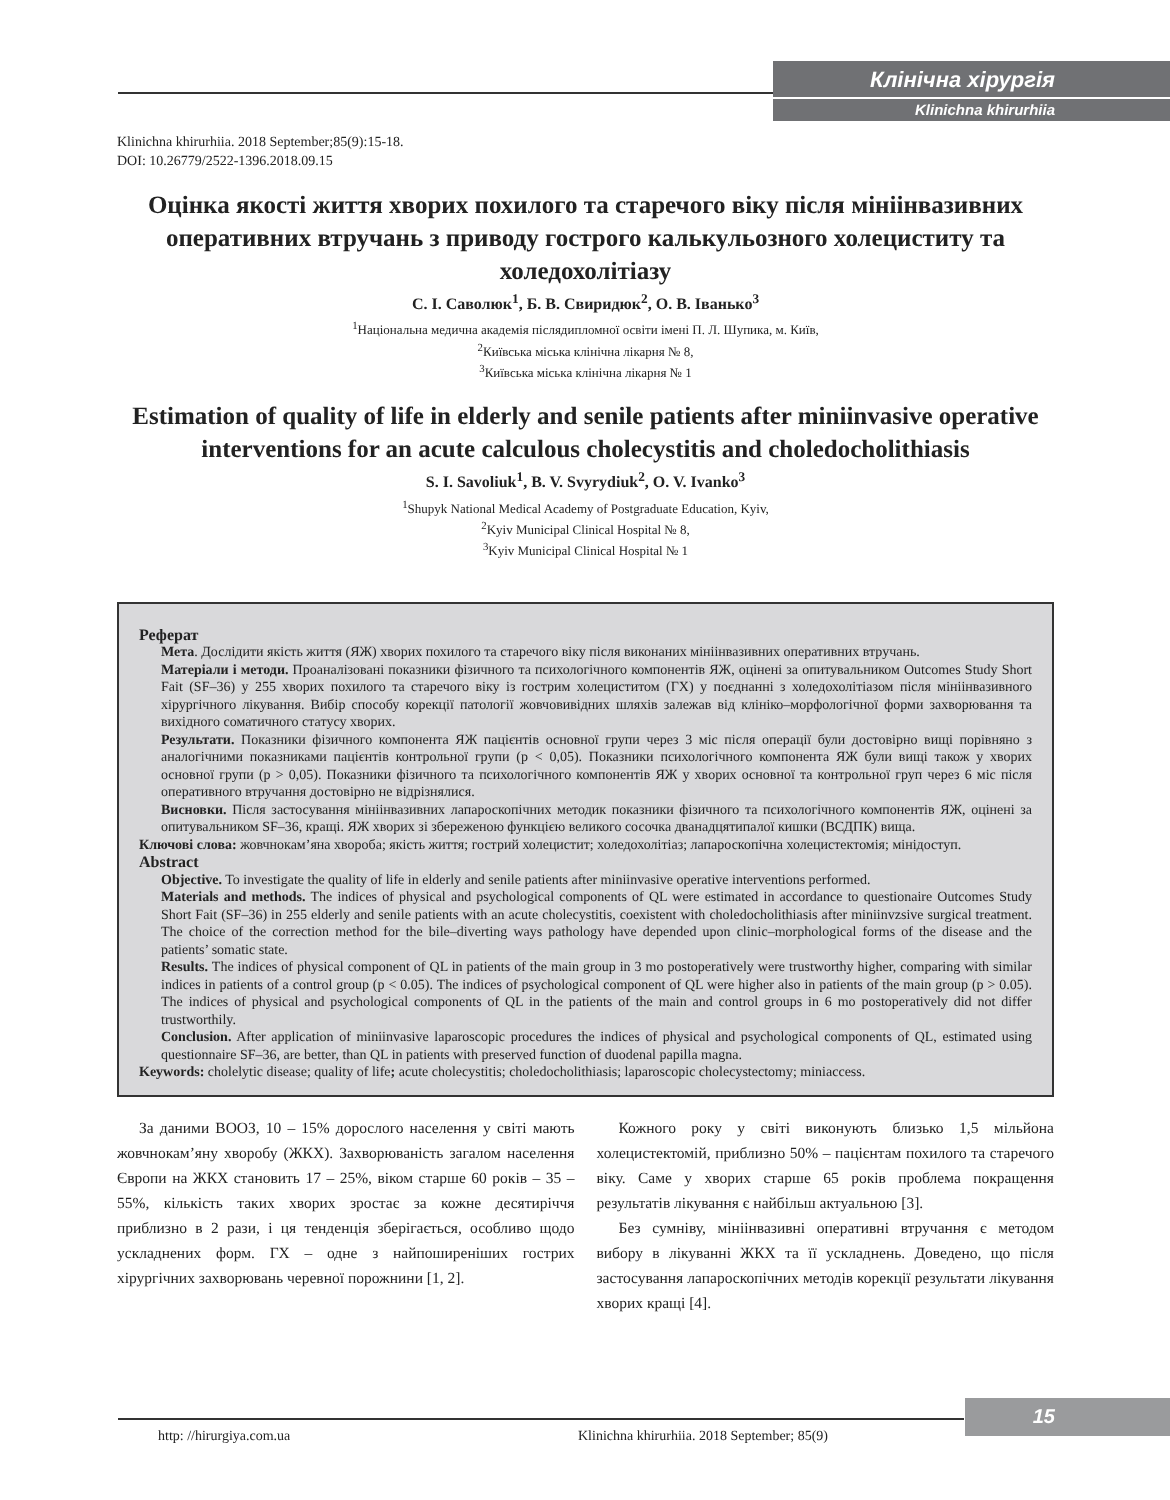Клінічна хірургія
Klinichna khirurhiia
Klinichna khirurhiia. 2018 September;85(9):15-18.
DOI: 10.26779/2522-1396.2018.09.15
Оцінка якості життя хворих похилого та старечого віку після мініінвазивних оперативних втручань з приводу гострого калькульозного холециститу та холедохолітіазу
С. І. Саволюк<sup>1</sup>, Б. В. Свиридюк<sup>2</sup>, О. В. Іванько<sup>3</sup>
<sup>1</sup> Національна медична академія післядипломної освіти імені П. Л. Шупика, м. Київ,
<sup>2</sup> Київська міська клінічна лікарня № 8,
<sup>3</sup> Київська міська клінічна лікарня № 1
Estimation of quality of life in elderly and senile patients after miniinvasive operative interventions for an acute calculous cholecystitis and choledocholithiasis
S. I. Savoliuk<sup>1</sup>, B. V. Svyrydiuk<sup>2</sup>, O. V. Ivanko<sup>3</sup>
<sup>1</sup> Shupyk National Medical Academy of Postgraduate Education, Kyiv,
<sup>2</sup> Kyiv Municipal Clinical Hospital № 8,
<sup>3</sup> Kyiv Municipal Clinical Hospital № 1
Реферат
Мета. Дослідити якість життя (ЯЖ) хворих похилого та старечого віку після виконаних мініінвазивних оперативних втручань.
Матеріали і методи. Проаналізовані показники фізичного та психологічного компонентів ЯЖ, оцінені за опитувальником Outcomes Study Short Fait (SF–36) у 255 хворих похилого та старечого віку із гострим холециститом (ГХ) у поєднанні з холедохолітіазом після мініінвазивного хірургічного лікування. Вибір способу корекції патології жовчовивідних шляхів залежав від клініко–морфологічної форми захворювання та вихідного соматичного статусу хворих.
Результати. Показники фізичного компонента ЯЖ пацієнтів основної групи через 3 міс після операції були достовірно вищі порівняно з аналогічними показниками пацієнтів контрольної групи (р < 0,05). Показники психологічного компонента ЯЖ були вищі також у хворих основної групи (р > 0,05). Показники фізичного та психологічного компонентів ЯЖ у хворих основної та контрольної груп через 6 міс після оперативного втручання достовірно не відрізнялися.
Висновки. Після застосування мініінвазивних лапароскопічних методик показники фізичного та психологічного компонентів ЯЖ, оцінені за опитувальником SF–36, кращі. ЯЖ хворих зі збереженою функцією великого сосочка дванадцятипалої кишки (ВСДПК) вища.
Ключові слова: жовчнокам’яна хвороба; якість життя; гострий холецистит; холедохолітіаз; лапароскопічна холецистектомія; мінідоступ.
Abstract
Objective. To investigate the quality of life in elderly and senile patients after miniinvasive operative interventions performed.
Materials and methods. The indices of physical and psychological components of QL were estimated in accordance to questionaire Outcomes Study Short Fait (SF–36) in 255 elderly and senile patients with an acute cholecystitis, coexistent with choledocholithiasis after miniinvzsive surgical treatment. The choice of the correction method for the bile–diverting ways pathology have depended upon clinic–morphological forms of the disease and the patients’ somatic state.
Results. The indices of physical component of QL in patients of the main group in 3 mo postoperatively were trustworthy higher, comparing with similar indices in patients of a control group (p < 0.05). The indices of psychological component of QL were higher also in patients of the main group (p > 0.05). The indices of physical and psychological components of QL in the patients of the main and control groups in 6 mo postoperatively did not differ trustworthily.
Conclusion. After application of miniinvasive laparoscopic procedures the indices of physical and psychological components of QL, estimated using questionnaire SF–36, are better, than QL in patients with preserved function of duodenal papilla magna.
Keywords: cholelytic disease; quality of life; acute cholecystitis; choledocholithiasis; laparoscopic cholecystectomy; miniaccess.
За даними ВООЗ, 10 – 15% дорослого населення у світі мають жовчнокам’яну хворобу (ЖКХ). Захворюваність загалом населення Європи на ЖКХ становить 17 – 25%, віком старше 60 років – 35 – 55%, кількість таких хворих зростає за кожне десятиріччя приблизно в 2 рази, і ця тенденція зберігається, особливо щодо ускладнених форм. ГХ – одне з найпоширеніших гострих хірургічних захворювань черевної порожнини [1, 2].
Кожного року у світі виконують близько 1,5 мільйона холецистектомій, приблизно 50% – пацієнтам похилого та старечого віку. Саме у хворих старше 65 років проблема покращення результатів лікування є найбільш актуальною [3].
Без сумніву, мініінвазивні оперативні втручання є методом вибору в лікуванні ЖКХ та її ускладнень. Доведено, що після застосування лапароскопічних методів корекції результати лікування хворих кращі [4].
15
http: //hirurgiya.com.ua
Klinichna khirurhiia. 2018 September; 85(9)